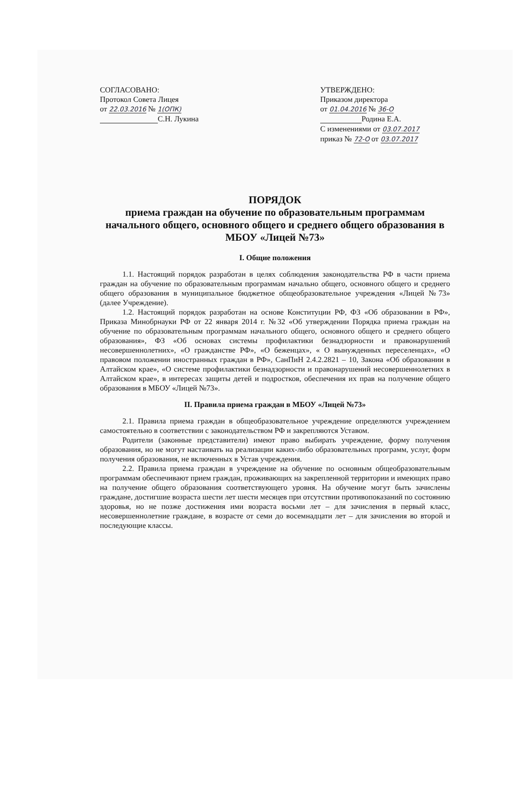СОГЛАСОВАНО:
Протокол Совета Лицея
от 22.03.2016 № 1(ОПК)
С.Н. Лукина
УТВЕРЖДЕНО:
Приказом директора
от 01.04.2016 № 36-О
Родина Е.А.
С изменениями от 03.07.2017
приказ № 72-О от 03.07.2017
ПОРЯДОК
приема граждан на обучение по образовательным программам начального общего, основного общего и среднего общего образования в МБОУ «Лицей №73»
I. Общие положения
1.1. Настоящий порядок разработан в целях соблюдения законодательства РФ в части приема граждан на обучение по образовательным программам начально общего, основного общего и среднего общего образования в муниципальное бюджетное общеобразовательное учреждения «Лицей №73» (далее Учреждение).
1.2. Настоящий порядок разработан на основе Конституции РФ, ФЗ «Об образовании в РФ», Приказа Минобрнауки РФ от 22 января 2014 г. №32 «Об утверждении Порядка приема граждан на обучение по образовательным программам начального общего, основного общего и среднего общего образования», ФЗ «Об основах системы профилактики безнадзорности и правонарушений несовершеннолетних», «О гражданстве РФ», «О беженцах», « О вынужденных переселенцах», «О правовом положении иностранных граждан в РФ», СанПиН 2.4.2.2821 – 10, Закона «Об образовании в Алтайском крае», «О системе профилактики безнадзорности и правонарушений несовершеннолетних в Алтайском крае», в интересах защиты детей и подростков, обеспечения их прав на получение общего образования в МБОУ «Лицей №73».
II. Правила приема граждан в МБОУ «Лицей №73»
2.1. Правила приема граждан в общеобразовательное учреждение определяются учреждением самостоятельно в соответствии с законодательством РФ и закрепляются Уставом.
Родители (законные представители) имеют право выбирать учреждение, форму получения образования, но не могут настаивать на реализации каких-либо образовательных программ, услуг, форм получения образования, не включенных в Устав учреждения.
2.2. Правила приема граждан в учреждение на обучение по основным общеобразовательным программам обеспечивают прием граждан, проживающих на закрепленной территории и имеющих право на получение общего образования соответствующего уровня. На обучение могут быть зачислены граждане, достигшие возраста шести лет шести месяцев при отсутствии противопоказаний по состоянию здоровья, но не позже достижения ими возраста восьми лет – для зачисления в первый класс, несовершеннолетние граждане, в возрасте от семи до восемнадцати лет – для зачисления во второй и последующие классы.